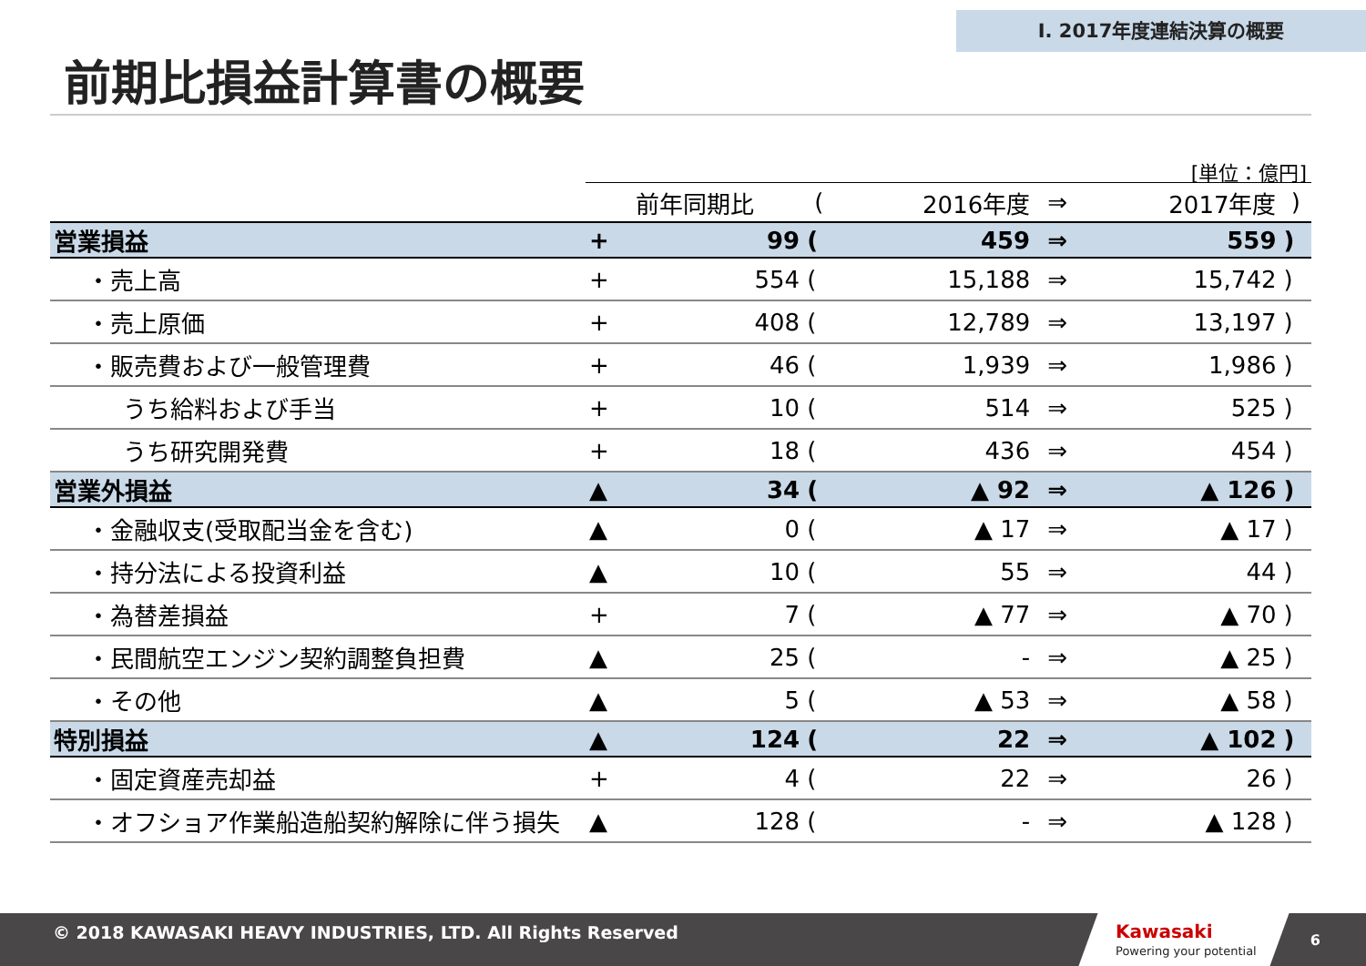Ⅰ. 2017年度連結決算の概要
前期比損益計算書の概要
[単位：億円]
| | 前年同期比 | | ( | 2016年度 | ⇒ | 2017年度 | ) |
| --- | --- | --- | --- | --- | --- | --- | --- |
| 営業損益 | + | 99 | ( | 459 | ⇒ | 559 | ) |
| ・売上高 | + | 554 | ( | 15,188 | ⇒ | 15,742 | ) |
| ・売上原価 | + | 408 | ( | 12,789 | ⇒ | 13,197 | ) |
| ・販売費および一般管理費 | + | 46 | ( | 1,939 | ⇒ | 1,986 | ) |
| うち給料および手当 | + | 10 | ( | 514 | ⇒ | 525 | ) |
| うち研究開発費 | + | 18 | ( | 436 | ⇒ | 454 | ) |
| 営業外損益 | ▲ | 34 | ( | ▲ 92 | ⇒ | ▲ 126 | ) |
| ・金融収支(受取配当金を含む) | ▲ | 0 | ( | ▲ 17 | ⇒ | ▲ 17 | ) |
| ・持分法による投資利益 | ▲ | 10 | ( | 55 | ⇒ | 44 | ) |
| ・為替差損益 | + | 7 | ( | ▲ 77 | ⇒ | ▲ 70 | ) |
| ・民間航空エンジン契約調整負担費 | ▲ | 25 | ( | - | ⇒ | ▲ 25 | ) |
| ・その他 | ▲ | 5 | ( | ▲ 53 | ⇒ | ▲ 58 | ) |
| 特別損益 | ▲ | 124 | ( | 22 | ⇒ | ▲ 102 | ) |
| ・固定資産売却益 | + | 4 | ( | 22 | ⇒ | 26 | ) |
| ・オフショア作業船造船契約解除に伴う損失 | ▲ | 128 | ( | - | ⇒ | ▲ 128 | ) |
© 2018 KAWASAKI HEAVY INDUSTRIES, LTD. All Rights Reserved
Kawasaki
Powering your potential
6